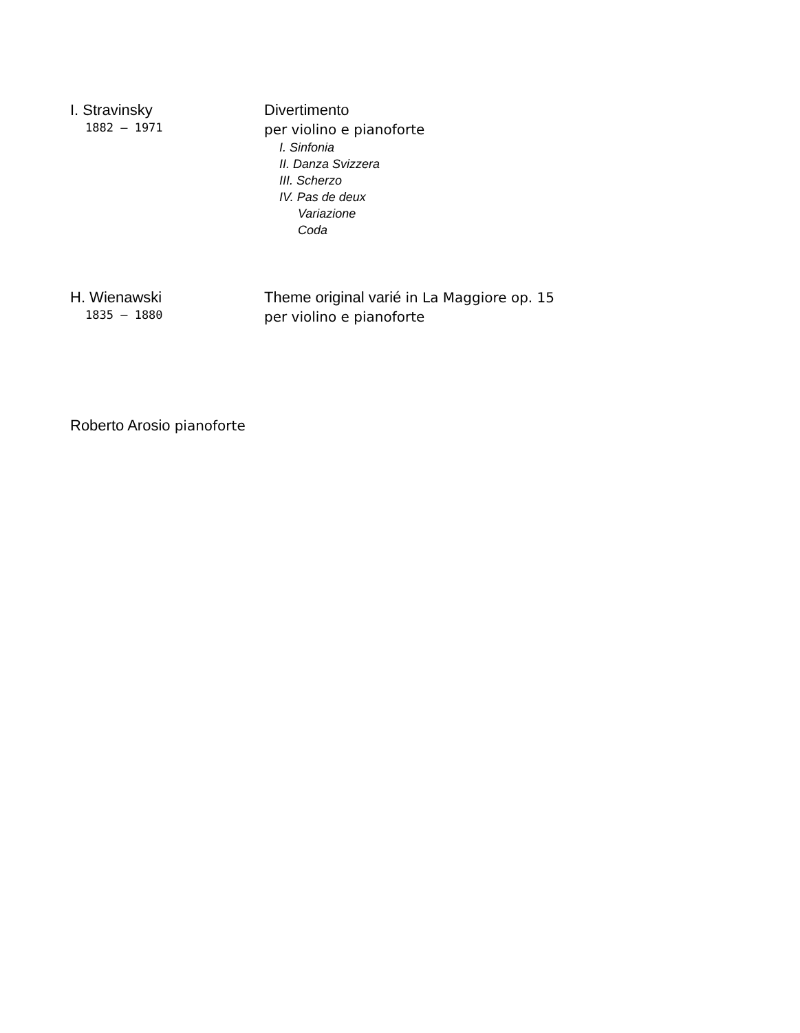I. Stravinsky
1882 – 1971
Divertimento
per violino e pianoforte
I. Sinfonia
II. Danza Svizzera
III. Scherzo
IV. Pas de deux
Variazione
Coda
H. Wienawski
1835 – 1880
Theme original varié in La Maggiore op. 15
per violino e pianoforte
Roberto Arosio pianoforte